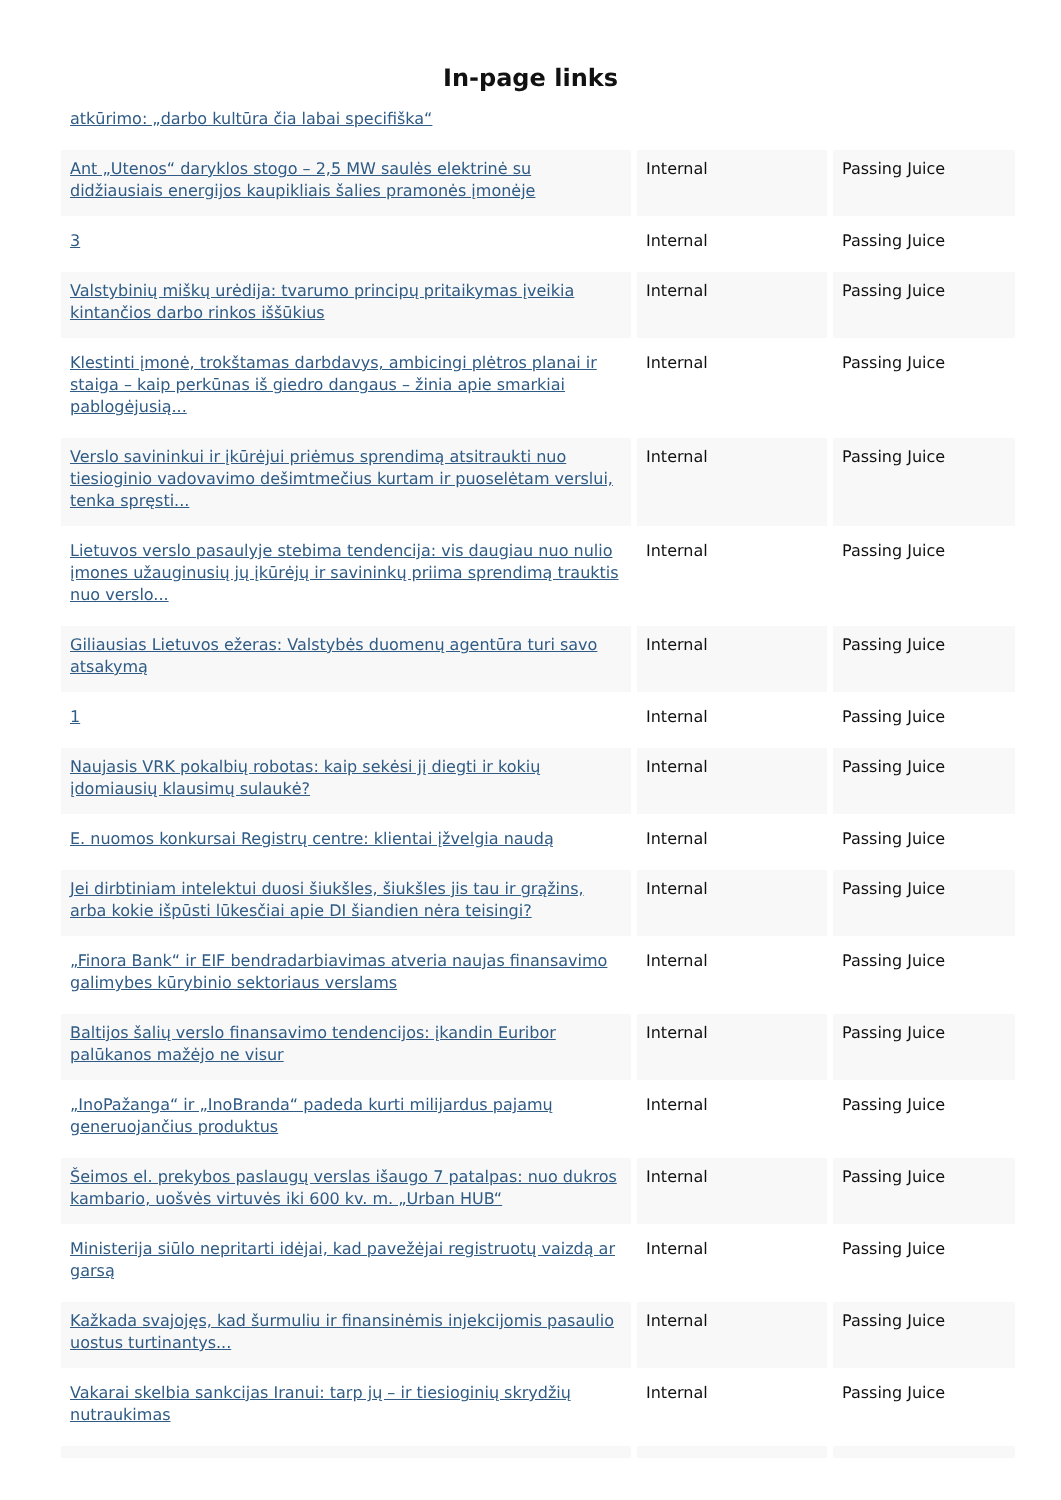In-page links
| atkūrimo: „darbo kultūra čia labai specifiška“ | | |
| Ant „Utenos“ daryklos stogo – 2,5 MW saulės elektrinė su didžiausiais energijos kaupikliais šalies pramonės įmonėje | Internal | Passing Juice |
| 3 | Internal | Passing Juice |
| Valstybinių miškų urėdija: tvarumo principų pritaikymas įveikia kintančios darbo rinkos iššūkius | Internal | Passing Juice |
| Klestinti įmonė, trokštamas darbdavys, ambicingi plėtros planai ir staiga – kaip perkūnas iš giedro dangaus – žinia apie smarkiai pablogėjusią... | Internal | Passing Juice |
| Verslo savininkui ir įkūrėjui priėmus sprendimą atsitraukti nuo tiesioginio vadovavimo dešimtmečius kurtam ir puoselėtam verslui, tenka spręsti... | Internal | Passing Juice |
| Lietuvos verslo pasaulyje stebima tendencija: vis daugiau nuo nulio įmones užauginusių jų įkūrėjų ir savininkų priima sprendimą trauktis nuo verslo... | Internal | Passing Juice |
| Giliausias Lietuvos ežeras: Valstybės duomenų agentūra turi savo atsakymą | Internal | Passing Juice |
| 1 | Internal | Passing Juice |
| Naujasis VRK pokalbių robotas: kaip sekėsi jį diegti ir kokių įdomiausių klausimų sulaukė? | Internal | Passing Juice |
| E. nuomos konkursai Registrų centre: klientai įžvelgia naudą | Internal | Passing Juice |
| Jei dirbtiniam intelektui duosi šiukšles, šiukšles jis tau ir grąžins, arba kokie išpūsti lūkesčiai apie DI šiandien nėra teisingi? | Internal | Passing Juice |
| „Finora Bank“ ir EIF bendradarbiavimas atveria naujas finansavimo galimybes kūrybinio sektoriaus verslams | Internal | Passing Juice |
| Baltijos šalių verslo finansavimo tendencijos: įkandin Euribor palūkanos mažėjo ne visur | Internal | Passing Juice |
| „InoPažanga“ ir „InoBranda“ padeda kurti milijardus pajamų generuojančius produktus | Internal | Passing Juice |
| Šeimos el. prekybos paslaugų verslas išaugo 7 patalpas: nuo dukros kambario, uošvės virtuvės iki 600 kv. m. „Urban HUB“ | Internal | Passing Juice |
| Ministerija siūlo nepritarti idėjai, kad pavežėjai registruotų vaizdą ar garsą | Internal | Passing Juice |
| Kažkada svajojęs, kad šurmuliu ir finansinėmis injekcijomis pasaulio uostus turtinantys... | Internal | Passing Juice |
| Vakarai skelbia sankcijas Iranui: tarp jų – ir tiesioginių skrydžių nutraukimas | Internal | Passing Juice |